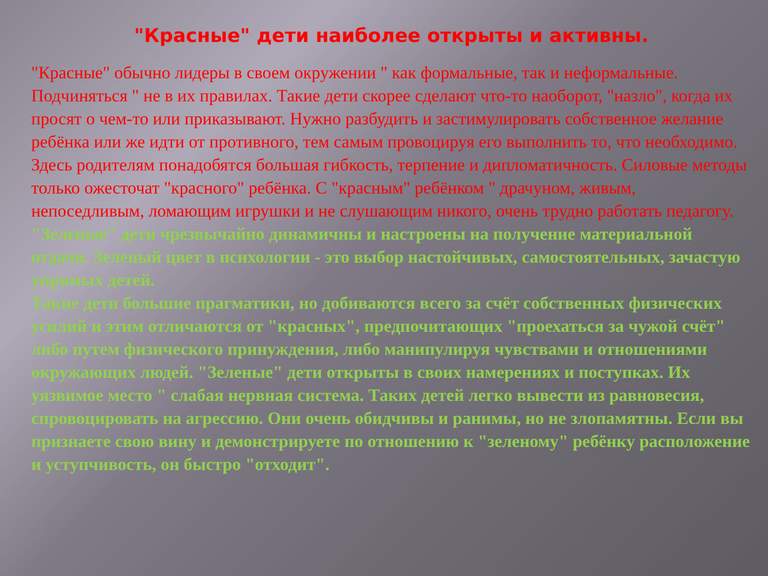"Красные" дети наиболее открыты и активны.
"Красные" обычно лидеры в своем окружении " как формальные, так и неформальные. Подчиняться " не в их правилах. Такие дети скорее сделают что-то наоборот, "назло", когда их просят о чем-то или приказывают. Нужно разбудить и застимулировать собственное желание ребёнка или же идти от противного, тем самым провоцируя его выполнить то, что необходимо. Здесь родителям понадобятся большая гибкость, терпение и дипломатичность. Силовые методы только ожесточат "красного" ребёнка. С "красным" ребёнком " драчуном, живым, непоседливым, ломающим игрушки и не слушающим никого, очень трудно работать педагогу.
"Зеленые" дети чрезвычайно динамичны и настроены на получение материальной отдачи. Зеленый цвет в психологии - это выбор настойчивых, самостоятельных, зачастую упрямых детей.
Такие дети большие прагматики, но добиваются всего за счёт собственных физических усилий и этим отличаются от "красных", предпочитающих "проехаться за чужой счёт" либо путем физического принуждения, либо манипулируя чувствами и отношениями окружающих людей. "Зеленые" дети открыты в своих намерениях и поступках. Их уязвимое место " слабая нервная система. Таких детей легко вывести из равновесия, спровоцировать на агрессию. Они очень обидчивы и ранимы, но не злопамятны. Если вы признаете свою вину и демонстрируете по отношению к "зеленому" ребёнку расположение и уступчивость, он быстро "отходит".